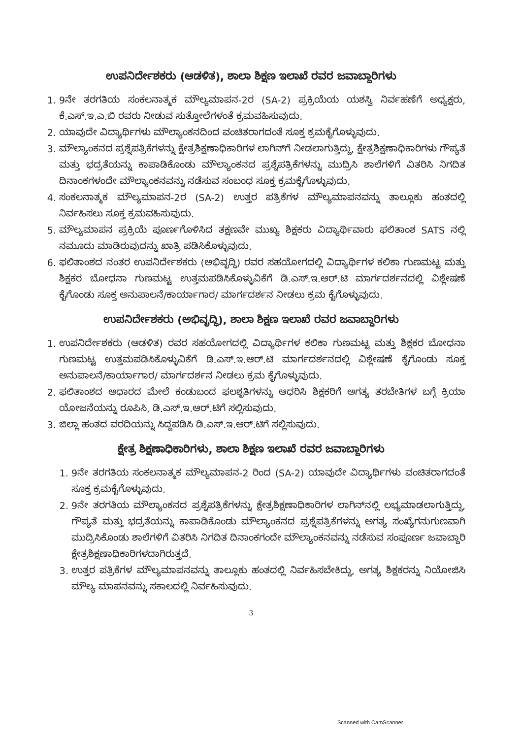ಉಪನಿರ್ದೇಶಕರು (ಆಡಳಿತ), ಶಾಲಾ ಶಿಕ್ಷಣ ಇಲಾಖೆ ರವರ ಜವಾಬ್ದಾರಿಗಳು
1. 9ನೇ ತರಗತಿಯ ಸಂಕಲನಾತ್ಮಕ ಮೌಲ್ಯಮಾಪನ-2ರ (SA-2) ಪ್ರಕ್ರಿಯೆಯ ಯಶಸ್ವಿ ನಿರ್ವಹಣೆಗೆ ಅಧ್ಯಕ್ಷರು, ಕೆ.ಎಸ್.ಇ.ಎ.ಬಿ ರವರು ನೀಡುವ ಸುತ್ತೋಲೆಗಳಂತೆ ಕ್ರಮವಹಿಸುವುದು.
2. ಯಾವುದೇ ವಿದ್ಯಾರ್ಥಿಗಳು ಮೌಲ್ಯಾಂಕನದಿಂದ ವಂಚಿತರಾಗದಂತೆ ಸೂಕ್ತ ಕ್ರಮಕೈಗೊಳ್ಳುವುದು.
3. ಮೌಲ್ಯಾಂಕನದ ಪ್ರಶ್ನೆಪತ್ರಿಕೆಗಳನ್ನು ಕ್ಷೇತ್ರಶಿಕ್ಷಣಾಧಿಕಾರಿಗಳ ಲಾಗಿನ್‌ಗೆ ನೀಡಲಾಗುತ್ತಿದ್ದು, ಕ್ಷೇತ್ರಶಿಕ್ಷಣಾಧಿಕಾರಿಗಳು ಗೌಪ್ಯತೆ ಮತ್ತು ಭದ್ರತೆಯನ್ನು ಕಾಪಾಡಿಕೊಂಡು ಮೌಲ್ಯಾಂಕನದ ಪ್ರಶ್ನೆಪತ್ರಿಕೆಗಳನ್ನು ಮುದ್ರಿಸಿ ಶಾಲೆಗಳಿಗೆ ವಿತರಿಸಿ ನಿಗದಿತ ದಿನಾಂಕಗಳಂದೇ ಮೌಲ್ಯಾಂಕನವನ್ನು ನಡೆಸುವ ಸಂಬಂಧ ಸೂಕ್ತ ಕ್ರಮಕೈಗೊಳ್ಳುವುದು.
4. ಸಂಕಲನಾತ್ಮಕ ಮೌಲ್ಯಮಾಪನ-2ರ (SA-2) ಉತ್ತರ ಪತ್ರಿಕೆಗಳ ಮೌಲ್ಯಮಾಪನವನ್ನು ತಾಲ್ಲೂಕು ಹಂತದಲ್ಲಿ ನಿರ್ವಹಿಸಲು ಸೂಕ್ತ ಕ್ರಮವಹಿಸುವುದು.
5. ಮೌಲ್ಯಮಾಪನ ಪ್ರಕ್ರಿಯೆ ಪೂರ್ಣಗೊಳಿಸಿದ ತಕ್ಷಣವೇ ಮುಖ್ಯ ಶಿಕ್ಷಕರು ವಿದ್ಯಾರ್ಥಿವಾರು ಫಲಿತಾಂಶ SATS ನಲ್ಲಿ ನಮೂದು ಮಾಡಿರುವುದನ್ನು ಖಾತ್ರಿ ಪಡಿಸಿಕೊಳ್ಳುವುದು.
6. ಫಲಿತಾಂಶದ ನಂತರ ಉಪನಿರ್ದೇಶಕರು (ಅಭಿವೃದ್ಧಿ) ರವರ ಸಹಯೋಗದಲ್ಲಿ ವಿದ್ಯಾರ್ಥಿಗಳ ಕಲಿಕಾ ಗುಣಮಟ್ಟ ಮತ್ತು ಶಿಕ್ಷಕರ ಬೋಧನಾ ಗುಣಮಟ್ಟ ಉತ್ತಮಪಡಿಸಿಕೊಳ್ಳುವಿಕೆಗೆ ಡಿ.ಎಸ್.ಇ.ಆರ್.ಟಿ ಮಾರ್ಗದರ್ಶನದಲ್ಲಿ ವಿಶ್ಲೇಷಣೆ ಕೈಗೊಂಡು ಸೂಕ್ತ ಅನುಪಾಲನೆ/ಕಾರ್ಯಾಗಾರ/ ಮಾರ್ಗದರ್ಶನ ನೀಡಲು ಕ್ರಮ ಕೈಗೊಳ್ಳುವುದು.
ಉಪನಿರ್ದೇಶಕರು (ಅಭಿವೃದ್ಧಿ), ಶಾಲಾ ಶಿಕ್ಷಣ ಇಲಾಖೆ ರವರ ಜವಾಬ್ದಾರಿಗಳು
1. ಉಪನಿರ್ದೇಶಕರು (ಆಡಳಿತ) ರವರ ಸಹಯೋಗದಲ್ಲಿ ವಿದ್ಯಾರ್ಥಿಗಳ ಕಲಿಕಾ ಗುಣಮಟ್ಟ ಮತ್ತು ಶಿಕ್ಷಕರ ಬೋಧನಾ ಗುಣಮಟ್ಟ ಉತ್ತಮಪಡಿಸಿಕೊಳ್ಳುವಿಕೆಗೆ ಡಿ.ಎಸ್.ಇ.ಆರ್.ಟಿ ಮಾರ್ಗದರ್ಶನದಲ್ಲಿ ವಿಶ್ಲೇಷಣೆ ಕೈಗೊಂಡು ಸೂಕ್ತ ಅನುಪಾಲನೆ/ಕಾರ್ಯಾಗಾರ/ ಮಾರ್ಗದರ್ಶನ ನೀಡಲು ಕ್ರಮ ಕೈಗೊಳ್ಳುವುದು.
2. ಫಲಿತಾಂಶದ ಆಧಾರದ ಮೇಲೆ ಕಂಡುಬಂದ ಫಲಶೃತಿಗಳನ್ನು ಆಧರಿಸಿ ಶಿಕ್ಷಕರಿಗೆ ಅಗತ್ಯ ತರಬೇತಿಗಳ ಬಗ್ಗೆ ಕ್ರಿಯಾ ಯೋಜನೆಯನ್ನು ರೂಪಿಸಿ, ಡಿ.ಎಸ್.ಇ.ಆರ್.ಟಿಗೆ ಸಲ್ಲಿಸುವುದು.
3. ಜಿಲ್ಲಾ ಹಂತದ ವರದಿಯನ್ನು ಸಿದ್ದಪಡಿಸಿ ಡಿ.ಎಸ್.ಇ.ಆರ್.ಟಿಗೆ ಸಲ್ಲಿಸುವುದು.
ಕ್ಷೇತ್ರ ಶಿಕ್ಷಣಾಧಿಕಾರಿಗಳು, ಶಾಲಾ ಶಿಕ್ಷಣ ಇಲಾಖೆ ರವರ ಜವಾಬ್ದಾರಿಗಳು
1. 9ನೇ ತರಗತಿಯ ಸಂಕಲನಾತ್ಮಕ ಮೌಲ್ಯಮಾಪನ-2 ರಿಂದ (SA-2) ಯಾವುದೇ ವಿದ್ಯಾರ್ಥಿಗಳು ವಂಚಿತರಾಗದಂತೆ ಸೂಕ್ತ ಕ್ರಮಕೈಗೊಳ್ಳುವುದು.
2. 9ನೇ ತರಗತಿಯ ಮೌಲ್ಯಾಂಕನದ ಪ್ರಶ್ನೆಪತ್ರಿಕೆಗಳನ್ನು ಕ್ಷೇತ್ರಶಿಕ್ಷಣಾಧಿಕಾರಿಗಳ ಲಾಗಿನ್‌ನಲ್ಲಿ ಲಭ್ಯಮಾಡಲಾಗುತ್ತಿದ್ದು, ಗೌಪ್ಯತೆ ಮತ್ತು ಭದ್ರತೆಯನ್ನು ಕಾಪಾಡಿಕೊಂಡು ಮೌಲ್ಯಾಂಕನದ ಪ್ರಶ್ನೆಪತ್ರಿಕೆಗಳನ್ನು ಅಗತ್ಯ ಸಂಖ್ಯೆಗನುಗುಣವಾಗಿ ಮುದ್ರಿಸಿಕೊಂಡು ಶಾಲೆಗಳಿಗೆ ವಿತರಿಸಿ ನಿಗದಿತ ದಿನಾಂಕಗಂದೇ ಮೌಲ್ಯಾಂಕನವನ್ನು ನಡೆಸುವ ಸಂಪೂರ್ಣ ಜವಾಬ್ದಾರಿ ಕ್ಷೇತ್ರಶಿಕ್ಷಣಾಧಿಕಾರಿಗಳದಾಗಿರುತ್ತದೆ.
3. ಉತ್ತರ ಪತ್ರಿಕೆಗಳ ಮೌಲ್ಯಮಾಪನವನ್ನು ತಾಲ್ಲೂಕು ಹಂತದಲ್ಲಿ ನಿರ್ವಹಿಸಬೇಕಿದ್ದು, ಅಗತ್ಯ ಶಿಕ್ಷಕರನ್ನು ನಿಯೋಜಿಸಿ ಮೌಲ್ಯ ಮಾಪನವನ್ನು ಸಕಾಲದಲ್ಲಿ ನಿರ್ವಹಿಸುವುದು.
3
Scanned with CamScanner